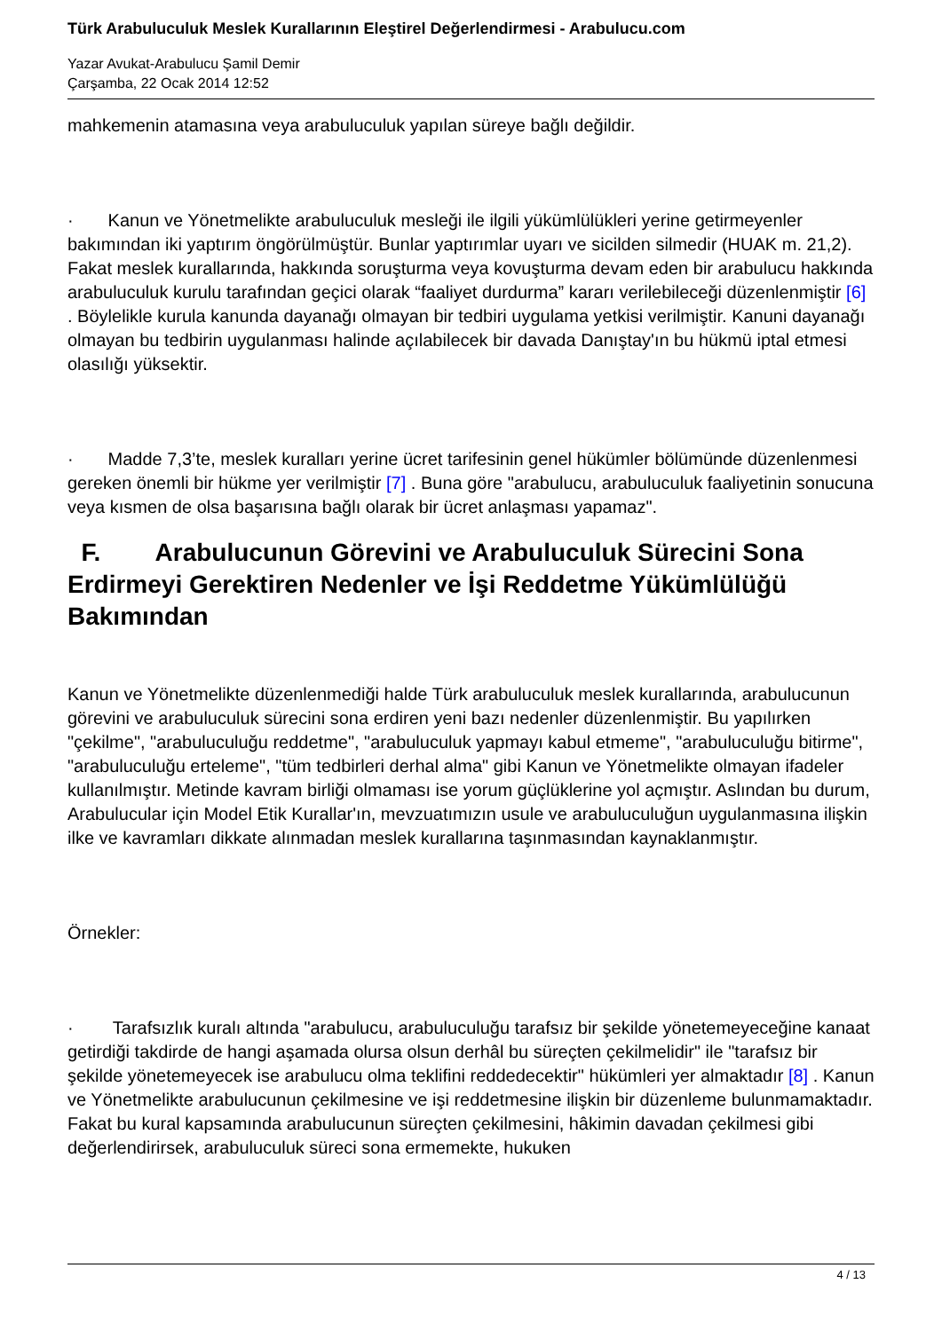Türk Arabuluculuk Meslek Kurallarının Eleştirel Değerlendirmesi - Arabulucu.com
Yazar Avukat-Arabulucu Şamil Demir
Çarşamba, 22 Ocak 2014 12:52
mahkemenin atamasına veya arabuluculuk yapılan süreye bağlı değildir.
· Kanun ve Yönetmelikte arabuluculuk mesleği ile ilgili yükümlülükleri yerine getirmeyenler bakımından iki yaptırım öngörülmüştür. Bunlar yaptırımlar uyarı ve sicilden silmedir (HUAK m. 21,2). Fakat meslek kurallarında, hakkında soruşturma veya kovuşturma devam eden bir arabulucu hakkında arabuluculuk kurulu tarafından geçici olarak “faaliyet durdurma” kararı verilebileceği düzenlenmiştir [6] . Böylelikle kurula kanunda dayanağı olmayan bir tedbiri uygulama yetkisi verilmiştir. Kanuni dayanağı olmayan bu tedbirin uygulanması halinde açılabilecek bir davada Danıştay'ın bu hükmü iptal etmesi olasılığı yüksektir.
· Madde 7,3’te, meslek kuralları yerine ücret tarifesinin genel hükümler bölümünde düzenlenmesi gereken önemli bir hükme yer verilmiştir [7] . Buna göre "arabulucu, arabuluculuk faaliyetinin sonucuna veya kısmen de olsa başarısına bağlı olarak bir ücret anlaşması yapamaz".
F. Arabulucunun Görevini ve Arabuluculuk Sürecini Sona Erdirmeyi Gerektiren Nedenler ve İşi Reddetme Yükümlülüğü Bakımından
Kanun ve Yönetmelikte düzenlenmediği halde Türk arabuluculuk meslek kurallarında, arabulucunun görevini ve arabuluculuk sürecini sona erdiren yeni bazı nedenler düzenlenmiştir. Bu yapılırken "çekilme", "arabuluculuğu reddetme", "arabuluculuk yapmayı kabul etmeme", "arabuluculuğu bitirme", "arabuluculuğu erteleme", "tüm tedbirleri derhal alma" gibi Kanun ve Yönetmelikte olmayan ifadeler kullanılmıştır. Metinde kavram birliği olmaması ise yorum güçlüklerine yol açmıştır. Aslından bu durum, Arabulucular için Model Etik Kurallar'ın, mevzuatımızın usule ve arabuluculuğun uygulanmasına ilişkin ilke ve kavramları dikkate alınmadan meslek kurallarına taşınmasından kaynaklanmıştır.
Örnekler:
· Tarafsızlık kuralı altında "arabulucu, arabuluculuğu tarafsız bir şekilde yönetemeyeceğine kanaat getirdiği takdirde de hangi aşamada olursa olsun derhâl bu süreçten çekilmelidir" ile "tarafsız bir şekilde yönetemeyecek ise arabulucu olma teklifini reddedecektir" hükümleri yer almaktadır [8] . Kanun ve Yönetmelikte arabulucunun çekilmesine ve işi reddetmesine ilişkin bir düzenleme bulunmamaktadır. Fakat bu kural kapsamında arabulucunun süreçten çekilmesini, hâkimin davadan çekilmesi gibi değerlendirirsek, arabuluculuk süreci sona ermemekte, hukuken
4 / 13